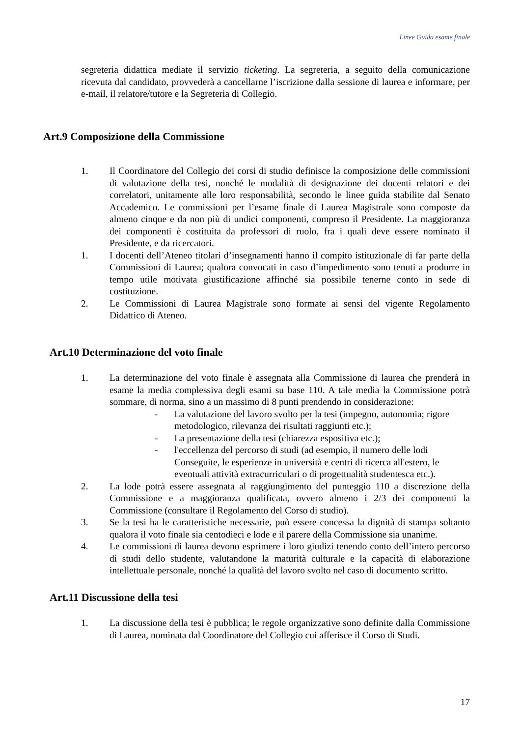Linee Guida esame finale
segreteria didattica mediate il servizio ticketing. La segreteria, a seguito della comunicazione ricevuta dal candidato, provvederà a cancellarne l’iscrizione dalla sessione di laurea e informare, per e-mail, il relatore/tutore e la Segreteria di Collegio.
Art.9 Composizione della Commissione
1. Il Coordinatore del Collegio dei corsi di studio definisce la composizione delle commissioni di valutazione della tesi, nonché le modalità di designazione dei docenti relatori e dei correlatori, unitamente alle loro responsabilità, secondo le linee guida stabilite dal Senato Accademico. Le commissioni per l’esame finale di Laurea Magistrale sono composte da almeno cinque e da non più di undici componenti, compreso il Presidente. La maggioranza dei componenti è costituita da professori di ruolo, fra i quali deve essere nominato il Presidente, e da ricercatori.
1. I docenti dell’Ateneo titolari d’insegnamenti hanno il compito istituzionale di far parte della Commissioni di Laurea; qualora convocati in caso d’impedimento sono tenuti a produrre in tempo utile motivata giustificazione affinché sia possibile tenerne conto in sede di costituzione.
2. Le Commissioni di Laurea Magistrale sono formate ai sensi del vigente Regolamento Didattico di Ateneo.
Art.10 Determinazione del voto finale
1. La determinazione del voto finale è assegnata alla Commissione di laurea che prenderà in esame la media complessiva degli esami su base 110. A tale media la Commissione potrà sommare, di norma, sino a un massimo di 8 punti prendendo in considerazione:
- La valutazione del lavoro svolto per la tesi (impegno, autonomia; rigore metodologico, rilevanza dei risultati raggiunti etc.);
- La presentazione della tesi (chiarezza espositiva etc.);
- l'eccellenza del percorso di studi (ad esempio, il numero delle lodi Conseguite, le esperienze in università e centri di ricerca all'estero, le eventuali attività extracurriculari o di progettualità studentesca etc.).
2. La lode potrà essere assegnata al raggiungimento del punteggio 110 a discrezione della Commissione e a maggioranza qualificata, ovvero almeno i 2/3 dei componenti la Commissione (consultare il Regolamento del Corso di studio).
3. Se la tesi ha le caratteristiche necessarie, può essere concessa la dignità di stampa soltanto qualora il voto finale sia centodieci e lode e il parere della Commissione sia unanime.
4. Le commissioni di laurea devono esprimere i loro giudizi tenendo conto dell’intero percorso di studi dello studente, valutandone la maturità culturale e la capacità di elaborazione intellettuale personale, nonché la qualità del lavoro svolto nel caso di documento scritto.
Art.11 Discussione della tesi
1. La discussione della tesi è pubblica; le regole organizzative sono definite dalla Commissione di Laurea, nominata dal Coordinatore del Collegio cui afferisce il Corso di Studi.
17